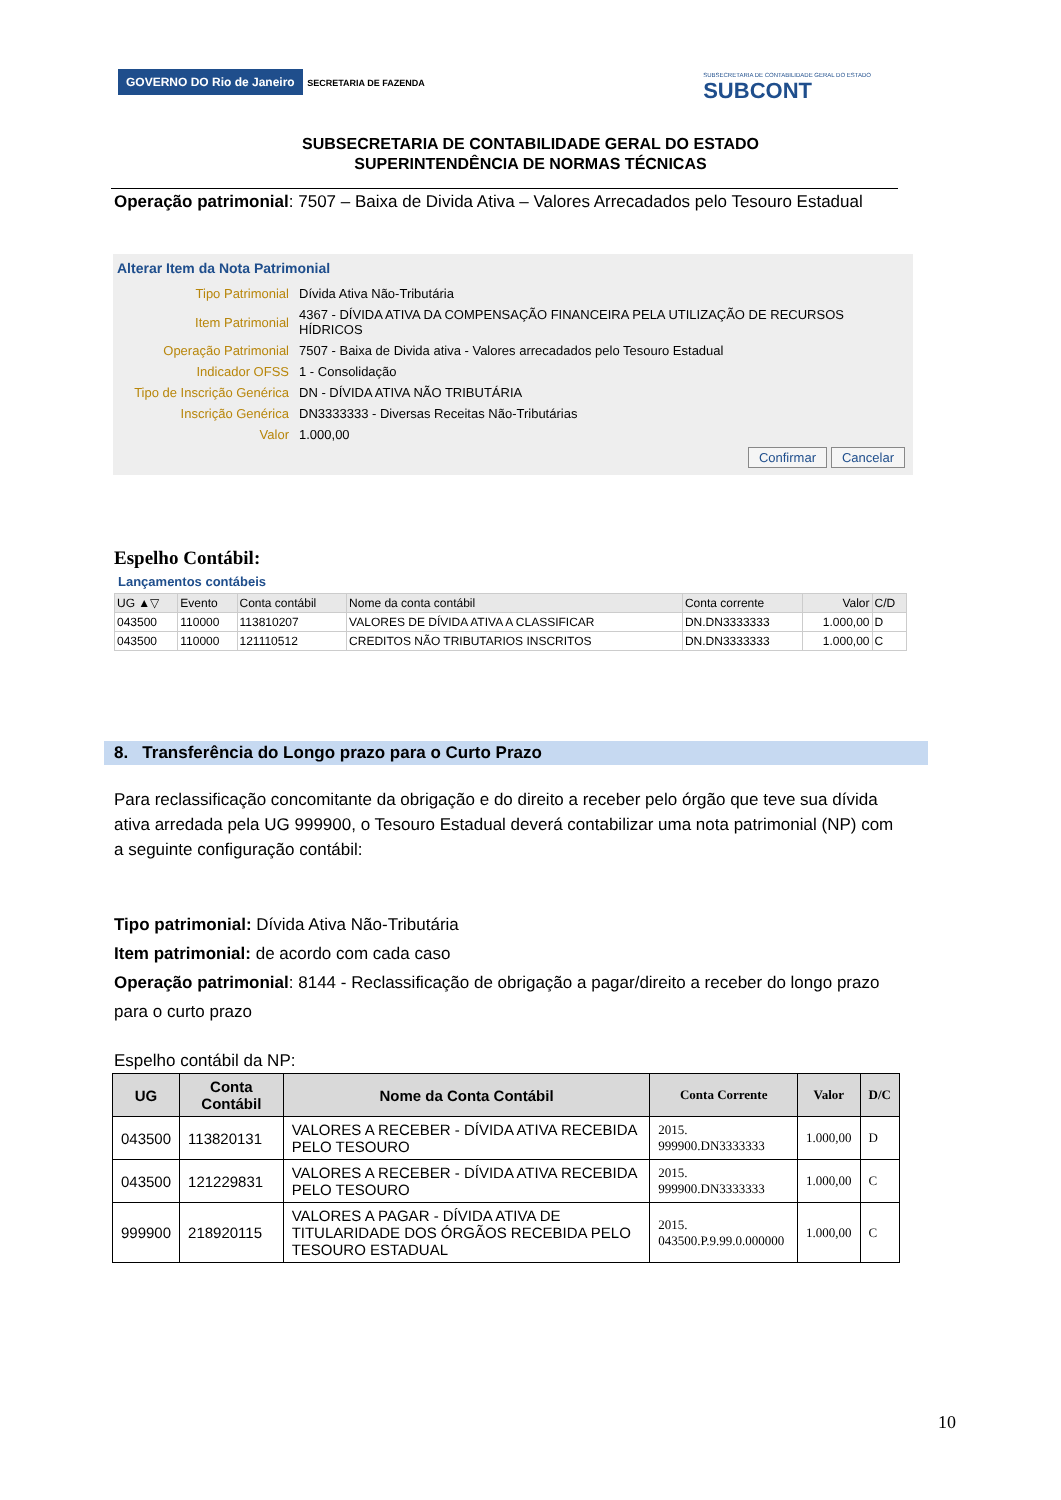GOVERNO DO Rio de Janeiro SECRETARIA DE FAZENDA
SUBSECRETARIA DE CONTABILIDADE GERAL DO ESTADO
SUBCONT
SUBSECRETARIA DE CONTABILIDADE GERAL DO ESTADO
SUPERINTENDÊNCIA DE NORMAS TÉCNICAS
Operação patrimonial: 7507 – Baixa de Divida Ativa – Valores Arrecadados pelo Tesouro Estadual
Alterar Item da Nota Patrimonial
| Tipo Patrimonial | Dívida Ativa Não-Tributária |
| Item Patrimonial | 4367 - DÍVIDA ATIVA DA COMPENSAÇÃO FINANCEIRA PELA UTILIZAÇÃO DE RECURSOS HÍDRICOS |
| Operação Patrimonial | 7507 - Baixa de Divida ativa - Valores arrecadados pelo Tesouro Estadual |
| Indicador OFSS | 1 - Consolidação |
| Tipo de Inscrição Genérica | DN - DÍVIDA ATIVA NÃO TRIBUTÁRIA |
| Inscrição Genérica | DN3333333 - Diversas Receitas Não-Tributárias |
| Valor | 1.000,00 |
Confirmar Cancelar
Espelho Contábil:
Lançamentos contábeis
| UG ▲▽ | Evento | Conta contábil | Nome da conta contábil | Conta corrente | Valor | C/D |
| --- | --- | --- | --- | --- | --- | --- |
| 043500 | 110000 | 113810207 | VALORES DE DÍVIDA ATIVA A CLASSIFICAR | DN.DN3333333 | 1.000,00 | D |
| 043500 | 110000 | 121110512 | CREDITOS NÃO TRIBUTARIOS INSCRITOS | DN.DN3333333 | 1.000,00 | C |
8. Transferência do Longo prazo para o Curto Prazo
Para reclassificação concomitante da obrigação e do direito a receber pelo órgão que teve sua dívida ativa arredada pela UG 999900, o Tesouro Estadual deverá contabilizar uma nota patrimonial (NP) com a seguinte configuração contábil:
Tipo patrimonial: Dívida Ativa Não-Tributária
Item patrimonial: de acordo com cada caso
Operação patrimonial: 8144 - Reclassificação de obrigação a pagar/direito a receber do longo prazo para o curto prazo
Espelho contábil da NP:
| UG | Conta Contábil | Nome da Conta Contábil | Conta Corrente | Valor | D/C |
| --- | --- | --- | --- | --- | --- |
| 043500 | 113820131 | VALORES A RECEBER - DÍVIDA ATIVA RECEBIDA PELO TESOURO | 2015. 999900.DN3333333 | 1.000,00 | D |
| 043500 | 121229831 | VALORES A RECEBER - DÍVIDA ATIVA RECEBIDA PELO TESOURO | 2015. 999900.DN3333333 | 1.000,00 | C |
| 999900 | 218920115 | VALORES A PAGAR - DÍVIDA ATIVA DE TITULARIDADE DOS ÓRGÃOS RECEBIDA PELO TESOURO ESTADUAL | 2015. 043500.P.9.99.0.000000 | 1.000,00 | C |
10